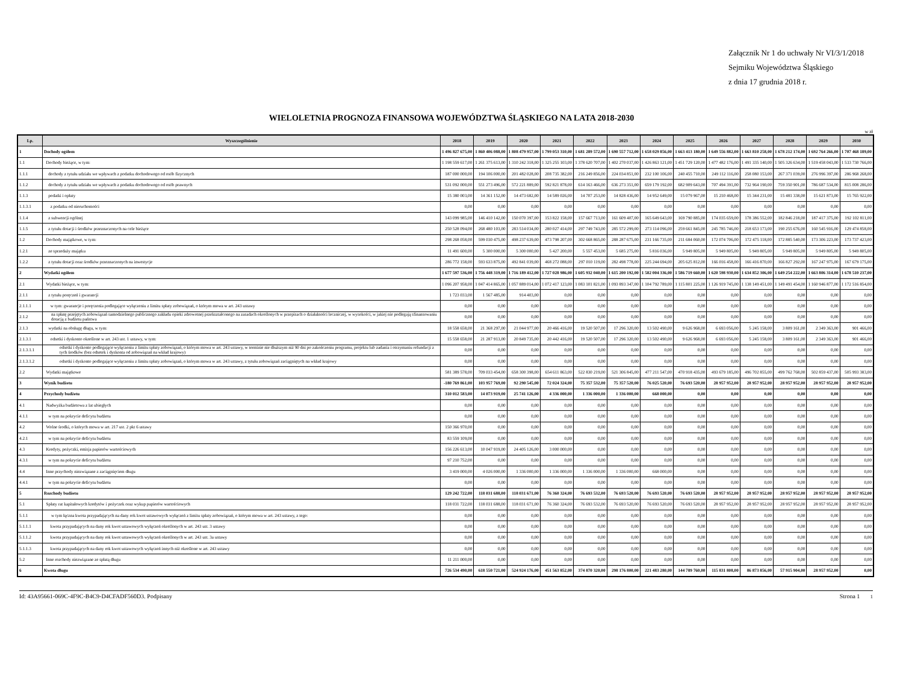Załącznik Nr 1 do uchwały Nr VI/3/1/2018
Sejmiku Województwa Śląskiego
z dnia 17 grudnia 2018 r.
WIELOLETNIA PROGNOZA FINANSOWA WOJEWÓDZTWA ŚLĄSKIEGO NA LATA 2018-2030
w zł
| Lp. | Wyszczególnienie | 2018 | 2019 | 2020 | 2021 | 2022 | 2023 | 2024 | 2025 | 2026 | 2027 | 2028 | 2029 | 2030 |
| --- | --- | --- | --- | --- | --- | --- | --- | --- | --- | --- | --- | --- | --- | --- |
| 1 | Dochody ogółem | 1 496 827 675,00 | 1 860 406 088,00 | 1 808 479 957,00 | 1 799 053 310,00 | 1 681 289 572,00 | 1 690 557 712,00 | 1 658 029 856,00 | 1 663 413 180,00 | 1 649 556 882,00 | 1 663 810 258,00 | 1 678 212 174,00 | 1 692 764 266,00 | 1 707 468 189,00 |
| 1.1 | Dochody bieżące, w tym: | 1 198 559 617,00 | 1 261 375 613,00 | 1 310 242 318,00 | 1 325 255 103,00 | 1 378 620 707,00 | 1 402 270 037,00 | 1 426 863 121,00 | 1 451 729 120,00 | 1 477 482 176,00 | 1 491 335 140,00 | 1 505 326 634,00 | 1 519 458 043,00 | 1 533 730 766,00 |
| 1.1.1 | dochody z tytułu udziału we wpływach z podatku dochodowego od osób fizycznych | 187 000 000,00 | 194 106 000,00 | 201 482 028,00 | 208 735 382,00 | 216 249 856,00 | 224 034 851,00 | 232 100 106,00 | 240 455 710,00 | 249 112 116,00 | 258 080 153,00 | 267 371 039,00 | 276 996 397,00 | 286 968 268,00 |
| 1.1.2 | dochody z tytułu udziału we wpływach z podatku dochodowego od osób prawnych | 531 092 000,00 | 551 273 496,00 | 572 221 889,00 | 592 821 878,00 | 614 163 466,00 | 636 273 351,00 | 659 179 192,00 | 682 909 643,00 | 707 494 391,00 | 732 964 190,00 | 759 350 901,00 | 786 687 534,00 | 815 008 286,00 |
| 1.1.3 | podatki i opłaty | 15 380 003,00 | 14 361 152,00 | 14 473 682,00 | 14 589 026,00 | 14 707 253,00 | 14 828 436,00 | 14 952 649,00 | 15 079 967,00 | 15 210 468,00 | 15 344 231,00 | 15 481 338,00 | 15 621 873,00 | 15 765 922,00 |
| 1.1.3.1 | z podatku od nieruchomości | 0,00 | 0,00 | 0,00 | 0,00 | 0,00 | 0,00 | 0,00 | 0,00 | 0,00 | 0,00 | 0,00 | 0,00 | 0,00 |
| 1.1.4 | z subwencji ogólnej | 143 099 985,00 | 146 410 142,00 | 150 070 397,00 | 153 822 158,00 | 157 667 713,00 | 161 609 407,00 | 165 649 643,00 | 169 790 885,00 | 174 035 659,00 | 178 386 552,00 | 182 846 218,00 | 187 417 375,00 | 192 102 811,00 |
| 1.1.5 | z tytułu dotacji i środków przeznaczonych na cele bieżące | 250 528 094,00 | 268 480 103,00 | 283 514 034,00 | 280 027 414,00 | 297 749 743,00 | 285 572 299,00 | 273 114 096,00 | 259 661 845,00 | 245 785 746,00 | 218 653 173,00 | 190 255 676,00 | 160 545 916,00 | 129 474 858,00 |
| 1.2 | Dochody majątkowe, w tym: | 298 268 058,00 | 599 030 475,00 | 498 237 639,00 | 473 798 207,00 | 302 668 865,00 | 288 287 675,00 | 231 166 735,00 | 211 684 060,00 | 172 074 706,00 | 172 475 118,00 | 172 885 540,00 | 173 306 223,00 | 173 737 423,00 |
| 1.2.1 | ze sprzedaży majątku | 11 491 600,00 | 5 300 000,00 | 5 300 000,00 | 5 427 200,00 | 5 557 453,00 | 5 685 275,00 | 5 816 036,00 | 5 949 805,00 | 5 949 805,00 | 5 949 805,00 | 5 949 805,00 | 5 949 805,00 | 5 949 805,00 |
| 1.2.2 | z tytułu dotacji oraz środków przeznaczonych na inwestycje | 286 772 158,00 | 593 633 875,00 | 492 841 039,00 | 468 272 088,00 | 297 010 119,00 | 282 498 778,00 | 225 244 694,00 | 205 625 812,00 | 166 016 458,00 | 166 416 870,00 | 166 827 292,00 | 167 247 975,00 | 167 679 175,00 |
| 2 | Wydatki ogółem | 1 677 597 536,00 | 1 756 448 319,00 | 1 716 189 412,00 | 1 727 028 986,00 | 1 605 932 040,00 | 1 615 200 192,00 | 1 582 004 336,00 | 1 586 719 660,00 | 1 620 598 930,00 | 1 634 852 306,00 | 1 649 254 222,00 | 1 663 806 314,00 | 1 678 510 237,00 |
| 2.1 | Wydatki bieżące, w tym: | 1 096 207 958,00 | 1 047 414 865,00 | 1 057 889 014,00 | 1 072 417 123,00 | 1 083 101 821,00 | 1 093 893 347,00 | 1 104 792 789,00 | 1 115 801 225,00 | 1 126 919 745,00 | 1 138 149 451,00 | 1 149 491 454,00 | 1 160 946 877,00 | 1 172 516 854,00 |
| 2.1.1 | z tytułu poręczeń i gwarancji | 1 723 033,00 | 1 567 485,00 | 914 403,00 | 0,00 | 0,00 | 0,00 | 0,00 | 0,00 | 0,00 | 0,00 | 0,00 | 0,00 | 0,00 |
| 2.1.1.1 | w tym: gwarancje i poręczenia podlegające wyłączeniu z limitu spłaty zobowiązań, o którym mowa w art. 243 ustawy | 0,00 | 0,00 | 0,00 | 0,00 | 0,00 | 0,00 | 0,00 | 0,00 | 0,00 | 0,00 | 0,00 | 0,00 | 0,00 |
| 2.1.2 | na spłatę przejętych zobowiązań samodzielnego publicznego zakładu opieki zdrowotnej przekształconego na zasadach określonych w przepisach o działalności leczniczej, w wysokości, w jakiej nie podlegają sfinansowaniu dotacją z budżetu państwa | 0,00 | 0,00 | 0,00 | 0,00 | 0,00 | 0,00 | 0,00 | 0,00 | 0,00 | 0,00 | 0,00 | 0,00 | 0,00 |
| 2.1.3 | wydatki na obsługę długu, w tym: | 18 558 658,00 | 21 368 297,00 | 21 044 977,00 | 20 466 416,00 | 19 520 507,00 | 17 296 320,00 | 13 502 490,00 | 9 626 968,00 | 6 693 056,00 | 5 245 158,00 | 3 809 161,00 | 2 349 363,00 | 901 466,00 |
| 2.1.3.1 | odsetki i dyskonto określone w art. 243 ust. 1 ustawy, w tym: | 15 558 658,00 | 21 287 913,00 | 20 849 735,00 | 20 442 416,00 | 19 520 507,00 | 17 296 320,00 | 13 502 490,00 | 9 626 968,00 | 6 693 056,00 | 5 245 158,00 | 3 809 161,00 | 2 349 363,00 | 901 466,00 |
| 2.1.3.1.1 | odsetki i dyskonto podlegające wyłączeniu z limitu spłaty zobowiązań, o którym mowa w art. 243 ustawy, w terminie nie dłuższym niż 90 dni po zakończeniu programu, projektu lub zadania i otrzymaniu refundacji z tych środków (bez odsetek i dyskonta od zobowiązań na wkład krajowy) | 0,00 | 0,00 | 0,00 | 0,00 | 0,00 | 0,00 | 0,00 | 0,00 | 0,00 | 0,00 | 0,00 | 0,00 | 0,00 |
| 2.1.3.1.2 | odsetki i dyskonto podlegające wyłączeniu z limitu spłaty zobowiązań, o którym mowa w art. 243 ustawy, z tytułu zobowiązań zaciągniętych na wkład krajowy | 0,00 | 0,00 | 0,00 | 0,00 | 0,00 | 0,00 | 0,00 | 0,00 | 0,00 | 0,00 | 0,00 | 0,00 | 0,00 |
| 2.2 | Wydatki majątkowe | 581 389 578,00 | 709 033 454,00 | 658 300 398,00 | 654 611 863,00 | 522 830 219,00 | 521 306 845,00 | 477 211 547,00 | 470 918 435,00 | 493 679 185,00 | 496 702 855,00 | 499 762 768,00 | 502 859 437,00 | 505 993 383,00 |
| 3 | Wynik budżetu | -180 769 861,00 | 103 957 769,00 | 92 290 545,00 | 72 024 324,00 | 75 357 532,00 | 75 357 520,00 | 76 025 520,00 | 76 693 520,00 | 28 957 952,00 | 28 957 952,00 | 28 957 952,00 | 28 957 952,00 | 28 957 952,00 |
| 4 | Przychody budżetu | 310 012 583,00 | 14 073 919,00 | 25 741 126,00 | 4 336 000,00 | 1 336 000,00 | 1 336 000,00 | 668 000,00 | 0,00 | 0,00 | 0,00 | 0,00 | 0,00 | 0,00 |
| 4.1 | Nadwyżka budżetowa z lat ubiegłych | 0,00 | 0,00 | 0,00 | 0,00 | 0,00 | 0,00 | 0,00 | 0,00 | 0,00 | 0,00 | 0,00 | 0,00 | 0,00 |
| 4.1.1 | w tym na pokrycie deficytu budżetu | 0,00 | 0,00 | 0,00 | 0,00 | 0,00 | 0,00 | 0,00 | 0,00 | 0,00 | 0,00 | 0,00 | 0,00 | 0,00 |
| 4.2 | Wolne środki, o których mowa w art. 217 ust. 2 pkt 6 ustawy | 150 366 970,00 | 0,00 | 0,00 | 0,00 | 0,00 | 0,00 | 0,00 | 0,00 | 0,00 | 0,00 | 0,00 | 0,00 | 0,00 |
| 4.2.1 | w tym na pokrycie deficytu budżetu | 83 559 109,00 | 0,00 | 0,00 | 0,00 | 0,00 | 0,00 | 0,00 | 0,00 | 0,00 | 0,00 | 0,00 | 0,00 | 0,00 |
| 4.3 | Kredyty, pożyczki, emisja papierów wartościowych | 156 226 613,00 | 10 047 919,00 | 24 405 126,00 | 3 000 000,00 | 0,00 | 0,00 | 0,00 | 0,00 | 0,00 | 0,00 | 0,00 | 0,00 | 0,00 |
| 4.3.1 | w tym na pokrycie deficytu budżetu | 97 210 752,00 | 0,00 | 0,00 | 0,00 | 0,00 | 0,00 | 0,00 | 0,00 | 0,00 | 0,00 | 0,00 | 0,00 | 0,00 |
| 4.4 | Inne przychody niezwiązane z zaciągnięciem długu | 3 419 000,00 | 4 026 000,00 | 1 336 000,00 | 1 336 000,00 | 1 336 000,00 | 1 336 000,00 | 668 000,00 | 0,00 | 0,00 | 0,00 | 0,00 | 0,00 | 0,00 |
| 4.4.1 | w tym na pokrycie deficytu budżetu | 0,00 | 0,00 | 0,00 | 0,00 | 0,00 | 0,00 | 0,00 | 0,00 | 0,00 | 0,00 | 0,00 | 0,00 | 0,00 |
| 5 | Rozchody budżetu | 129 242 722,00 | 118 031 688,00 | 118 031 671,00 | 76 360 324,00 | 76 693 532,00 | 76 693 520,00 | 76 693 520,00 | 76 693 520,00 | 28 957 952,00 | 28 957 952,00 | 28 957 952,00 | 28 957 952,00 | 28 957 952,00 |
| 5.1 | Spłaty rat kapitałowych kredytów i pożyczek oraz wykup papierów wartościowych | 118 031 722,00 | 118 031 688,00 | 118 031 671,00 | 76 360 324,00 | 76 693 532,00 | 76 693 520,00 | 76 693 520,00 | 76 693 520,00 | 28 957 952,00 | 28 957 952,00 | 28 957 952,00 | 28 957 952,00 | 28 957 952,00 |
| 5.1.1 | w tym łączna kwota przypadających na dany rok kwot ustawowych wyłączeń z limitu spłaty zobowiązań, o którym mowa w art. 243 ustawy, z tego: | 0,00 | 0,00 | 0,00 | 0,00 | 0,00 | 0,00 | 0,00 | 0,00 | 0,00 | 0,00 | 0,00 | 0,00 | 0,00 |
| 5.1.1.1 | kwota przypadających na dany rok kwot ustawowych wyłączeń określonych w art. 243 ust. 3 ustawy | 0,00 | 0,00 | 0,00 | 0,00 | 0,00 | 0,00 | 0,00 | 0,00 | 0,00 | 0,00 | 0,00 | 0,00 | 0,00 |
| 5.1.1.2 | kwota przypadających na dany rok kwot ustawowych wyłączeń określonych w art. 243 ust. 3a ustawy | 0,00 | 0,00 | 0,00 | 0,00 | 0,00 | 0,00 | 0,00 | 0,00 | 0,00 | 0,00 | 0,00 | 0,00 | 0,00 |
| 5.1.1.3 | kwota przypadających na dany rok kwot ustawowych wyłączeń innych niż określone w art. 243 ustawy | 0,00 | 0,00 | 0,00 | 0,00 | 0,00 | 0,00 | 0,00 | 0,00 | 0,00 | 0,00 | 0,00 | 0,00 | 0,00 |
| 5.2 | Inne rozchody niezwiązane ze spłatą długu | 11 211 000,00 | 0,00 | 0,00 | 0,00 | 0,00 | 0,00 | 0,00 | 0,00 | 0,00 | 0,00 | 0,00 | 0,00 | 0,00 |
| 6 | Kwota długu | 726 534 490,00 | 618 550 721,00 | 524 924 176,00 | 451 563 852,00 | 374 870 320,00 | 298 176 800,00 | 221 483 280,00 | 144 789 760,00 | 115 831 808,00 | 86 873 856,00 | 57 915 904,00 | 28 957 952,00 | 0,00 |
Id: 43A95661-069C-4F9C-B4C9-D4CFADF560D3. Podpisany Strona 1 1